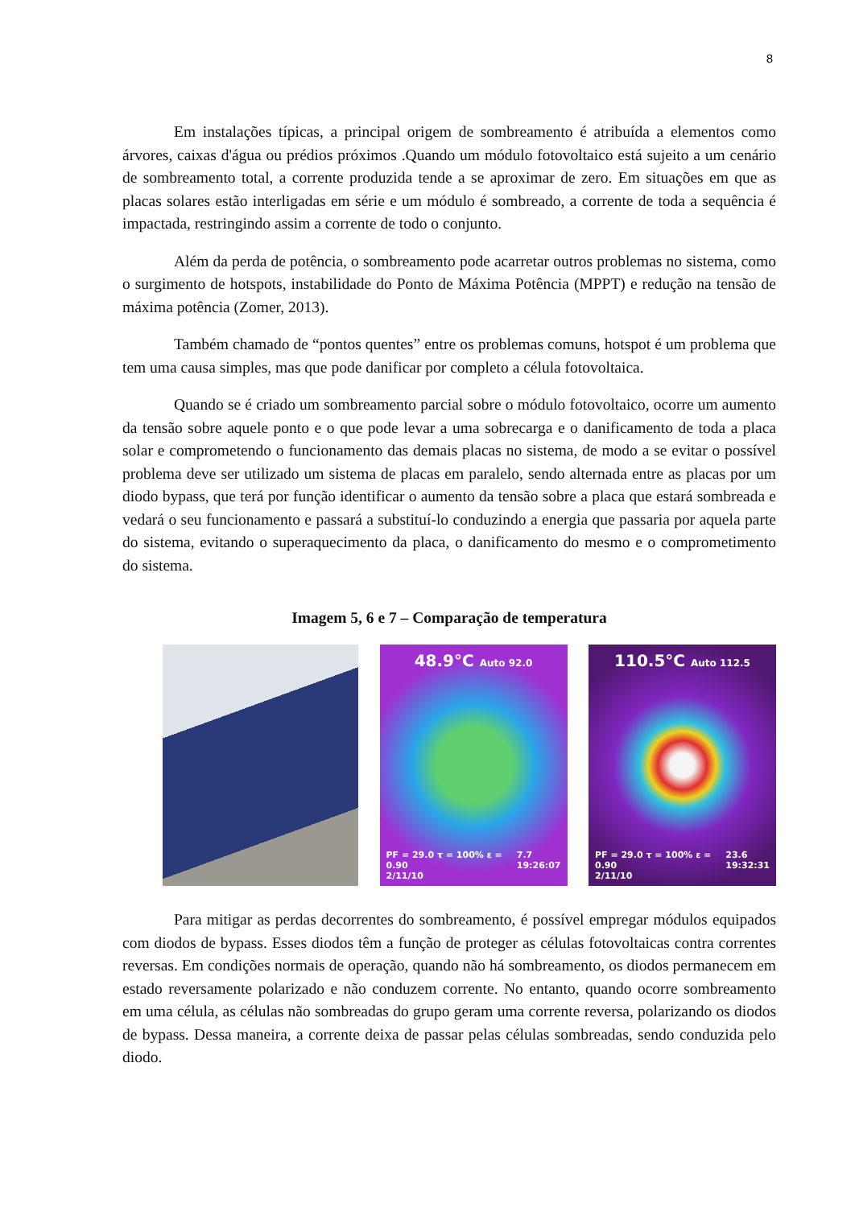8
Em instalações típicas, a principal origem de sombreamento é atribuída a elementos como árvores, caixas d'água ou prédios próximos .Quando um módulo fotovoltaico está sujeito a um cenário de sombreamento total, a corrente produzida tende a se aproximar de zero. Em situações em que as placas solares estão interligadas em série e um módulo é sombreado, a corrente de toda a sequência é impactada, restringindo assim a corrente de todo o conjunto.
Além da perda de potência, o sombreamento pode acarretar outros problemas no sistema, como o surgimento de hotspots, instabilidade do Ponto de Máxima Potência (MPPT) e redução na tensão de máxima potência (Zomer, 2013).
Também chamado de “pontos quentes” entre os problemas comuns, hotspot é um problema que tem uma causa simples, mas que pode danificar por completo a célula fotovoltaica.
Quando se é criado um sombreamento parcial sobre o módulo fotovoltaico, ocorre um aumento da tensão sobre aquele ponto e o que pode levar a uma sobrecarga e o danificamento de toda a placa solar e comprometendo o funcionamento das demais placas no sistema, de modo a se evitar o possível problema deve ser utilizado um sistema de placas em paralelo, sendo alternada entre as placas por um diodo bypass, que terá por função identificar o aumento da tensão sobre a placa que estará sombreada e vedará o seu funcionamento e passará a substituí-lo conduzindo a energia que passaria por aquela parte do sistema, evitando o superaquecimento da placa, o danificamento do mesmo e o comprometimento do sistema.
Imagem 5, 6 e 7 – Comparação de temperatura
48.9°C Auto 92.0
PF = 29.0 τ = 100% ε = 0.90
2/11/10 7.7
19:26:07
110.5°C Auto 112.5
PF = 29.0 τ = 100% ε = 0.90
2/11/10 23.6
19:32:31
Para mitigar as perdas decorrentes do sombreamento, é possível empregar módulos equipados com diodos de bypass. Esses diodos têm a função de proteger as células fotovoltaicas contra correntes reversas. Em condições normais de operação, quando não há sombreamento, os diodos permanecem em estado reversamente polarizado e não conduzem corrente. No entanto, quando ocorre sombreamento em uma célula, as células não sombreadas do grupo geram uma corrente reversa, polarizando os diodos de bypass. Dessa maneira, a corrente deixa de passar pelas células sombreadas, sendo conduzida pelo diodo.